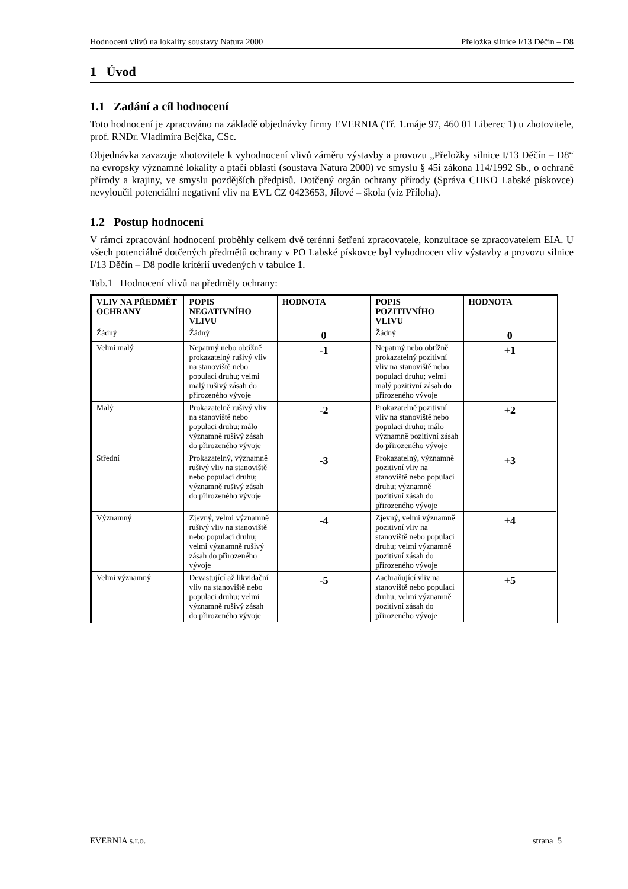Hodnocení vlivů na lokality soustavy Natura 2000 Přeložka silnice I/13 Děčín – D8
1 Úvod
1.1 Zadání a cíl hodnocení
Toto hodnocení je zpracováno na základě objednávky firmy EVERNIA (Tř. 1.máje 97, 460 01 Liberec 1) u zhotovitele, prof. RNDr. Vladimíra Bejčka, CSc.
Objednávka zavazuje zhotovitele k vyhodnocení vlivů záměru výstavby a provozu „Přeložky silnice I/13 Děčín – D8“ na evropsky významné lokality a ptačí oblasti (soustava Natura 2000) ve smyslu § 45i zákona 114/1992 Sb., o ochraně přírody a krajiny, ve smyslu pozdějších předpisů. Dotčený orgán ochrany přírody (Správa CHKO Labské pískovce) nevyloučil potenciální negativní vliv na EVL CZ 0423653, Jílové – škola (viz Příloha).
1.2 Postup hodnocení
V rámci zpracování hodnocení proběhly celkem dvě terénní šetření zpracovatele, konzultace se zpracovatelem EIA. U všech potenciálně dotčených předmětů ochrany v PO Labské pískovce byl vyhodnocen vliv výstavby a provozu silnice I/13 Děčín – D8 podle kritérií uvedených v tabulce 1.
Tab.1 Hodnocení vlivů na předměty ochrany:
| VLIV NA PŘEDMĚT OCHRANY | POPIS NEGATIVNÍHO VLIVU | HODNOTA | POPIS POZITIVNÍHO VLIVU | HODNOTA |
| --- | --- | --- | --- | --- |
| Žádný | Žádný | 0 | Žádný | 0 |
| Velmi malý | Nepatrný nebo obtížně prokazatelný rušivý vliv na stanoviště nebo populaci druhu; velmi malý rušivý zásah do přirozeného vývoje | -1 | Nepatrný nebo obtížně prokazatelný pozitivní vliv na stanoviště nebo populaci druhu; velmi malý pozitivní zásah do přirozeného vývoje | +1 |
| Malý | Prokazatelně rušivý vliv na stanoviště nebo populaci druhu; málo významně rušivý zásah do přirozeného vývoje | -2 | Prokazatelně pozitivní vliv na stanoviště nebo populaci druhu; málo významně pozitivní zásah do přirozeného vývoje | +2 |
| Střední | Prokazatelný, významně rušivý vliv na stanoviště nebo populaci druhu; významně rušivý zásah do přirozeného vývoje | -3 | Prokazatelný, významně pozitivní vliv na stanoviště nebo populaci druhu; významně pozitivní zásah do přirozeného vývoje | +3 |
| Významný | Zjevný, velmi významně rušivý vliv na stanoviště nebo populaci druhu; velmi významně rušivý zásah do přirozeného vývoje | -4 | Zjevný, velmi významně pozitivní vliv na stanoviště nebo populaci druhu; velmi významně pozitivní zásah do přirozeného vývoje | +4 |
| Velmi významný | Devastující až likvidační vliv na stanoviště nebo populaci druhu; velmi významně rušivý zásah do přirozeného vývoje | -5 | Zachraňující vliv na stanoviště nebo populaci druhu; velmi významně pozitivní zásah do přirozeného vývoje | +5 |
EVERNIA s.r.o. strana 5